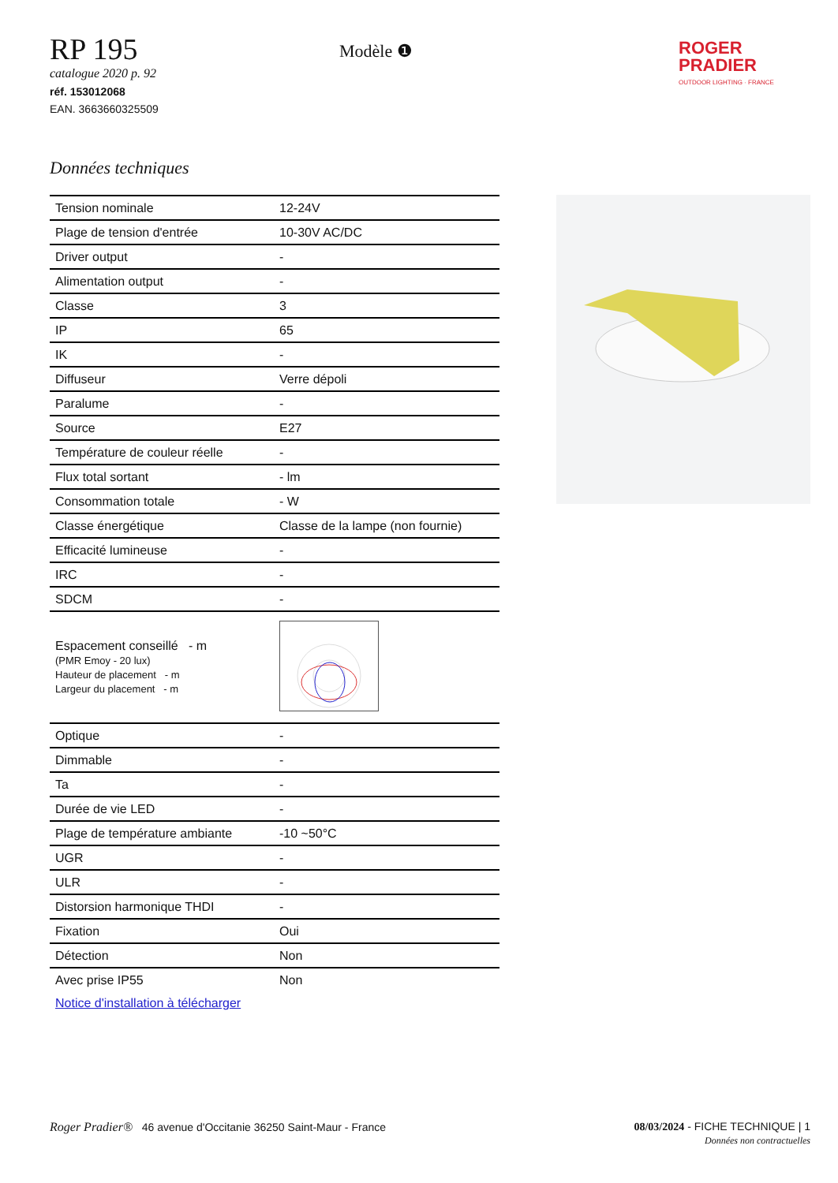RP 195
catalogue 2020 p. 92
réf. 153012068
EAN. 3663660325509
Modèle ❶
ROGER
PRADIER
OUTDOOR LIGHTING · FRANCE
Données techniques
| Tension nominale | 12-24V |
| Plage de tension d'entrée | 10-30V AC/DC |
| Driver output | - |
| Alimentation output | - |
| Classe | 3 |
| IP | 65 |
| IK | - |
| Diffuseur | Verre dépoli |
| Paralume | - |
| Source | E27 |
| Température de couleur réelle | - |
| Flux total sortant | - lm |
| Consommation totale | - W |
| Classe énergétique | Classe de la lampe (non fournie) |
| Efficacité lumineuse | - |
| IRC | - |
| SDCM | - |
| Espacement conseillé - m (PMR Emoy - 20 lux) Hauteur de placement - m Largeur du placement - m | |
| Optique | - |
| Dimmable | - |
| Ta | - |
| Durée de vie LED | - |
| Plage de température ambiante | -10 ~50°C |
| UGR | - |
| ULR | - |
| Distorsion harmonique THDI | - |
| Fixation | Oui |
| Détection | Non |
| Avec prise IP55 | Non |
| Notice d'installation à télécharger | |
Roger Pradier® 46 avenue d'Occitanie 36250 Saint-Maur - France
08/03/2024 - FICHE TECHNIQUE | 1
Données non contractuelles